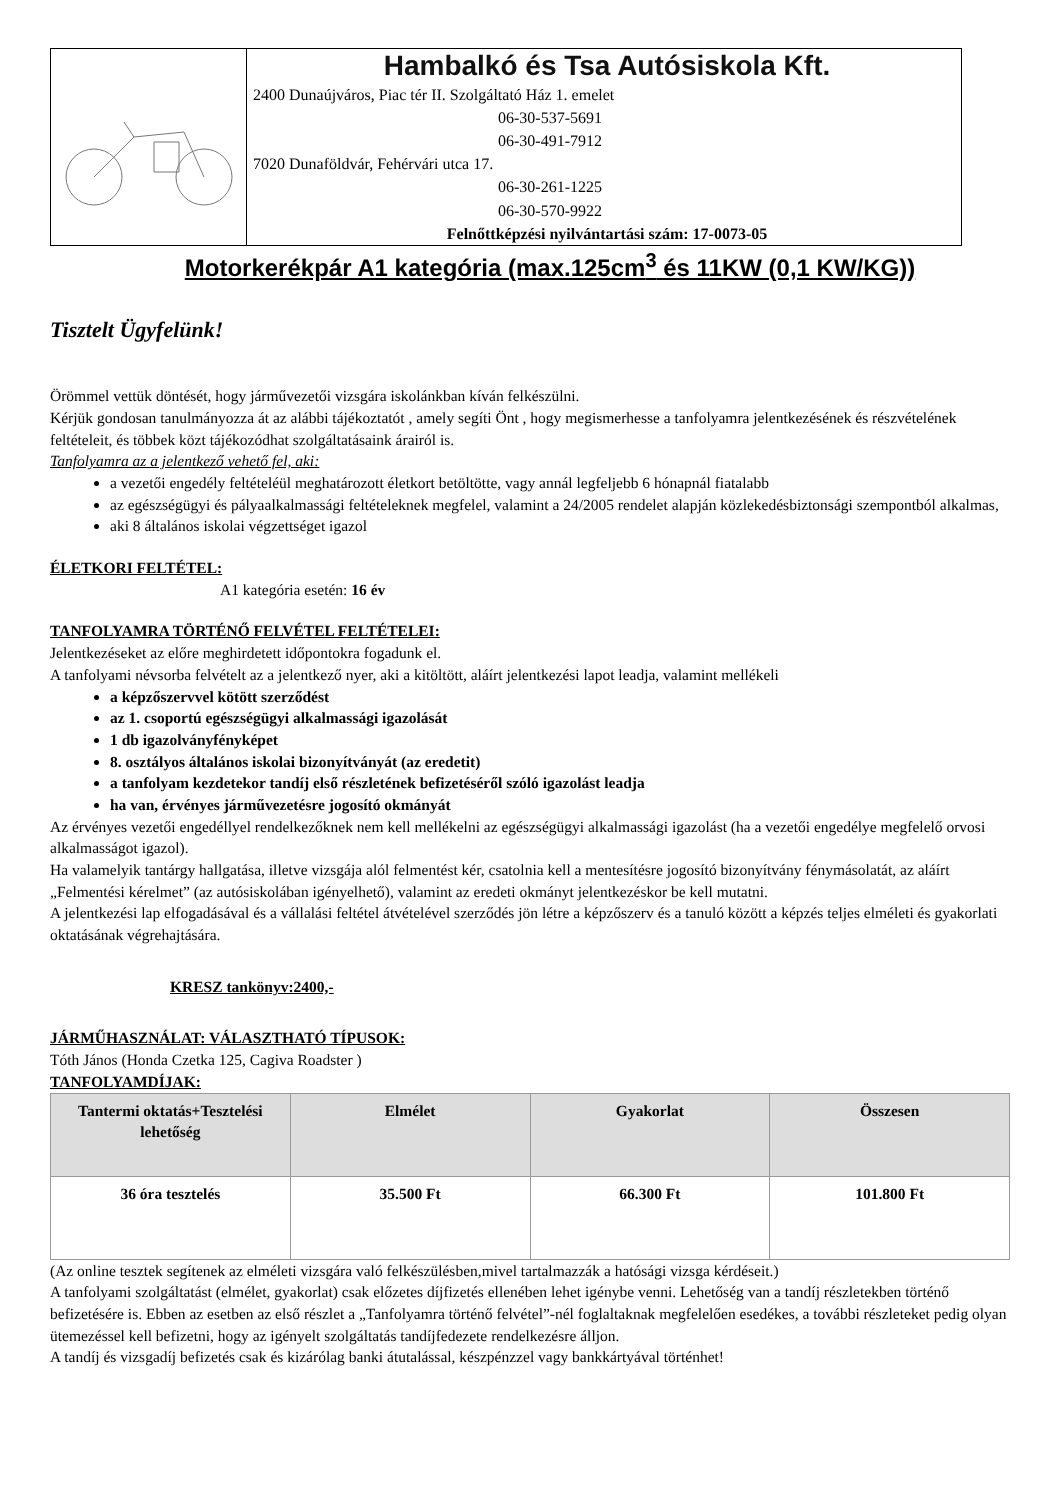Hambalkó és Tsa Autósiskola Kft.
2400 Dunaújváros, Piac tér II. Szolgáltató Ház 1. emelet
06-30-537-5691
06-30-491-7912
7020 Dunaföldvár, Fehérvári utca 17.
06-30-261-1225
06-30-570-9922
Felnőttképzési nyilvántartási szám: 17-0073-05
Motorkerékpár A1 kategória (max.125cm<sup>3</sup> és 11KW (0,1 KW/KG))
Tisztelt Ügyfelünk!
Örömmel vettük döntését, hogy járművezetői vizsgára iskolánkban kíván felkészülni.
Kérjük gondosan tanulmányozza át az alábbi tájékoztatót , amely segíti Önt , hogy megismerhesse a tanfolyamra jelentkezésének és részvételének feltételeit, és többek közt tájékozódhat szolgáltatásaink árairól is.
Tanfolyamra az a jelentkező vehető fel, aki:
a vezetői engedély feltételéül meghatározott életkort betöltötte, vagy annál legfeljebb 6 hónapnál fiatalabb
az egészségügyi és pályaalkalmassági feltételeknek megfelel, valamint a 24/2005 rendelet alapján közlekedésbiztonsági szempontból alkalmas,
aki 8 általános iskolai végzettséget igazol
ÉLETKORI FELTÉTEL:
A1 kategória esetén: 16 év
TANFOLYAMRA TÖRTÉNŐ FELVÉTEL FELTÉTELEI:
Jelentkezéseket az előre meghirdetett időpontokra fogadunk el.
A tanfolyami névsorba felvételt az a jelentkező nyer, aki a kitöltött, aláírt jelentkezési lapot leadja, valamint mellékeli
a képzőszervvel kötött szerződést
az 1. csoportú egészségügyi alkalmassági igazolását
1 db igazolványfényképet
8. osztályos általános iskolai bizonyítványát (az eredetit)
a tanfolyam kezdetekor tandíj első részletének befizetéséről szóló igazolást leadja
ha van, érvényes járművezetésre jogosító okmányát
Az érvényes vezetői engedéllyel rendelkezőknek nem kell mellékelni az egészségügyi alkalmassági igazolást (ha a vezetői engedélye megfelelő orvosi alkalmasságot igazol).
Ha valamelyik tantárgy hallgatása, illetve vizsgája alól felmentést kér, csatolnia kell a mentesítésre jogosító bizonyítvány fénymásolatát, az aláírt „Felmentési kérelmet” (az autósiskolában igényelhető), valamint az eredeti okmányt jelentkezéskor be kell mutatni.
A jelentkezési lap elfogadásával és a vállalási feltétel átvételével szerződés jön létre a képzőszerv és a tanuló között a képzés teljes elméleti és gyakorlati oktatásának végrehajtására.
KRESZ tankönyv:2400,-
JÁRMŰHASZNÁLAT: VÁLASZTHATÓ TÍPUSOK:
Tóth János (Honda Czetka 125, Cagiva Roadster )
TANFOLYAMDÍJAK:
| Tantermi oktatás+Tesztelési lehetőség | Elmélet | Gyakorlat | Összesen |
| --- | --- | --- | --- |
| 36 óra tesztelés | 35.500 Ft | 66.300 Ft | 101.800 Ft |
(Az online tesztek segítenek az elméleti vizsgára való felkészülésben,mivel tartalmazzák a hatósági vizsga kérdéseit.)
A tanfolyami szolgáltatást (elmélet, gyakorlat) csak előzetes díjfizetés ellenében lehet igénybe venni. Lehetőség van a tandíj részletekben történő befizetésére is. Ebben az esetben az első részlet a „Tanfolyamra történő felvétel”-nél foglaltaknak megfelelően esedékes, a további részleteket pedig olyan ütemezéssel kell befizetni, hogy az igényelt szolgáltatás tandíjfedezete rendelkezésre álljon.
A tandíj és vizsgadíj befizetés csak és kizárólag banki átutalással, készpénzzel vagy bankkártyával történhet!